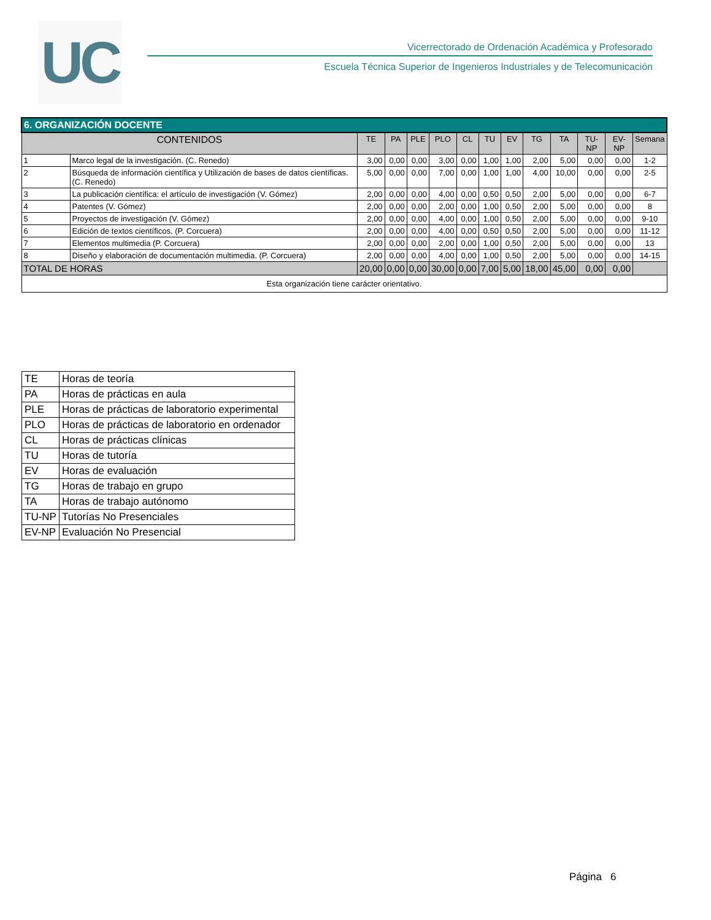UC
Vicerrectorado de Ordenación Académica y Profesorado
Escuela Técnica Superior de Ingenieros Industriales y de Telecomunicación
| 6. ORGANIZACIÓN DOCENTE | | | | | | | | | | | | | |
| --- | --- | --- | --- | --- | --- | --- | --- | --- | --- | --- | --- | --- | --- |
| CONTENIDOS | | TE | PA | PLE | PLO | CL | TU | EV | TG | TA | TU-NP | EV-NP | Semana |
| 1 | Marco legal de la investigación. (C. Renedo) | 3,00 | 0,00 | 0,00 | 3,00 | 0,00 | 1,00 | 1,00 | 2,00 | 5,00 | 0,00 | 0,00 | 1-2 |
| 2 | Búsqueda de información científica y Utilización de bases de datos científicas. (C. Renedo) | 5,00 | 0,00 | 0,00 | 7,00 | 0,00 | 1,00 | 1,00 | 4,00 | 10,00 | 0,00 | 0,00 | 2-5 |
| 3 | La publicación científica: el artículo de investigación (V. Gómez) | 2,00 | 0,00 | 0,00 | 4,00 | 0,00 | 0,50 | 0,50 | 2,00 | 5,00 | 0,00 | 0,00 | 6-7 |
| 4 | Patentes (V. Gómez) | 2,00 | 0,00 | 0,00 | 2,00 | 0,00 | 1,00 | 0,50 | 2,00 | 5,00 | 0,00 | 0,00 | 8 |
| 5 | Proyectos de investigación (V. Gómez) | 2,00 | 0,00 | 0,00 | 4,00 | 0,00 | 1,00 | 0,50 | 2,00 | 5,00 | 0,00 | 0,00 | 9-10 |
| 6 | Edición de textos científicos. (P. Corcuera) | 2,00 | 0,00 | 0,00 | 4,00 | 0,00 | 0,50 | 0,50 | 2,00 | 5,00 | 0,00 | 0,00 | 11-12 |
| 7 | Elementos multimedia (P. Corcuera) | 2,00 | 0,00 | 0,00 | 2,00 | 0,00 | 1,00 | 0,50 | 2,00 | 5,00 | 0,00 | 0,00 | 13 |
| 8 | Diseño y elaboración de documentación multimedia. (P. Corcuera) | 2,00 | 0,00 | 0,00 | 4,00 | 0,00 | 1,00 | 0,50 | 2,00 | 5,00 | 0,00 | 0,00 | 14-15 |
| TOTAL DE HORAS | | 20,00 | 0,00 | 0,00 | 30,00 | 0,00 | 7,00 | 5,00 | 18,00 | 45,00 | 0,00 | 0,00 | |
| Esta organización tiene carácter orientativo. | | | | | | | | | | | | | |
| TE | Horas de teoría |
| PA | Horas de prácticas en aula |
| PLE | Horas de prácticas de laboratorio experimental |
| PLO | Horas de prácticas de laboratorio en ordenador |
| CL | Horas de prácticas clínicas |
| TU | Horas de tutoría |
| EV | Horas de evaluación |
| TG | Horas de trabajo en grupo |
| TA | Horas de trabajo autónomo |
| TU-NP | Tutorías No Presenciales |
| EV-NP | Evaluación No Presencial |
Página 6